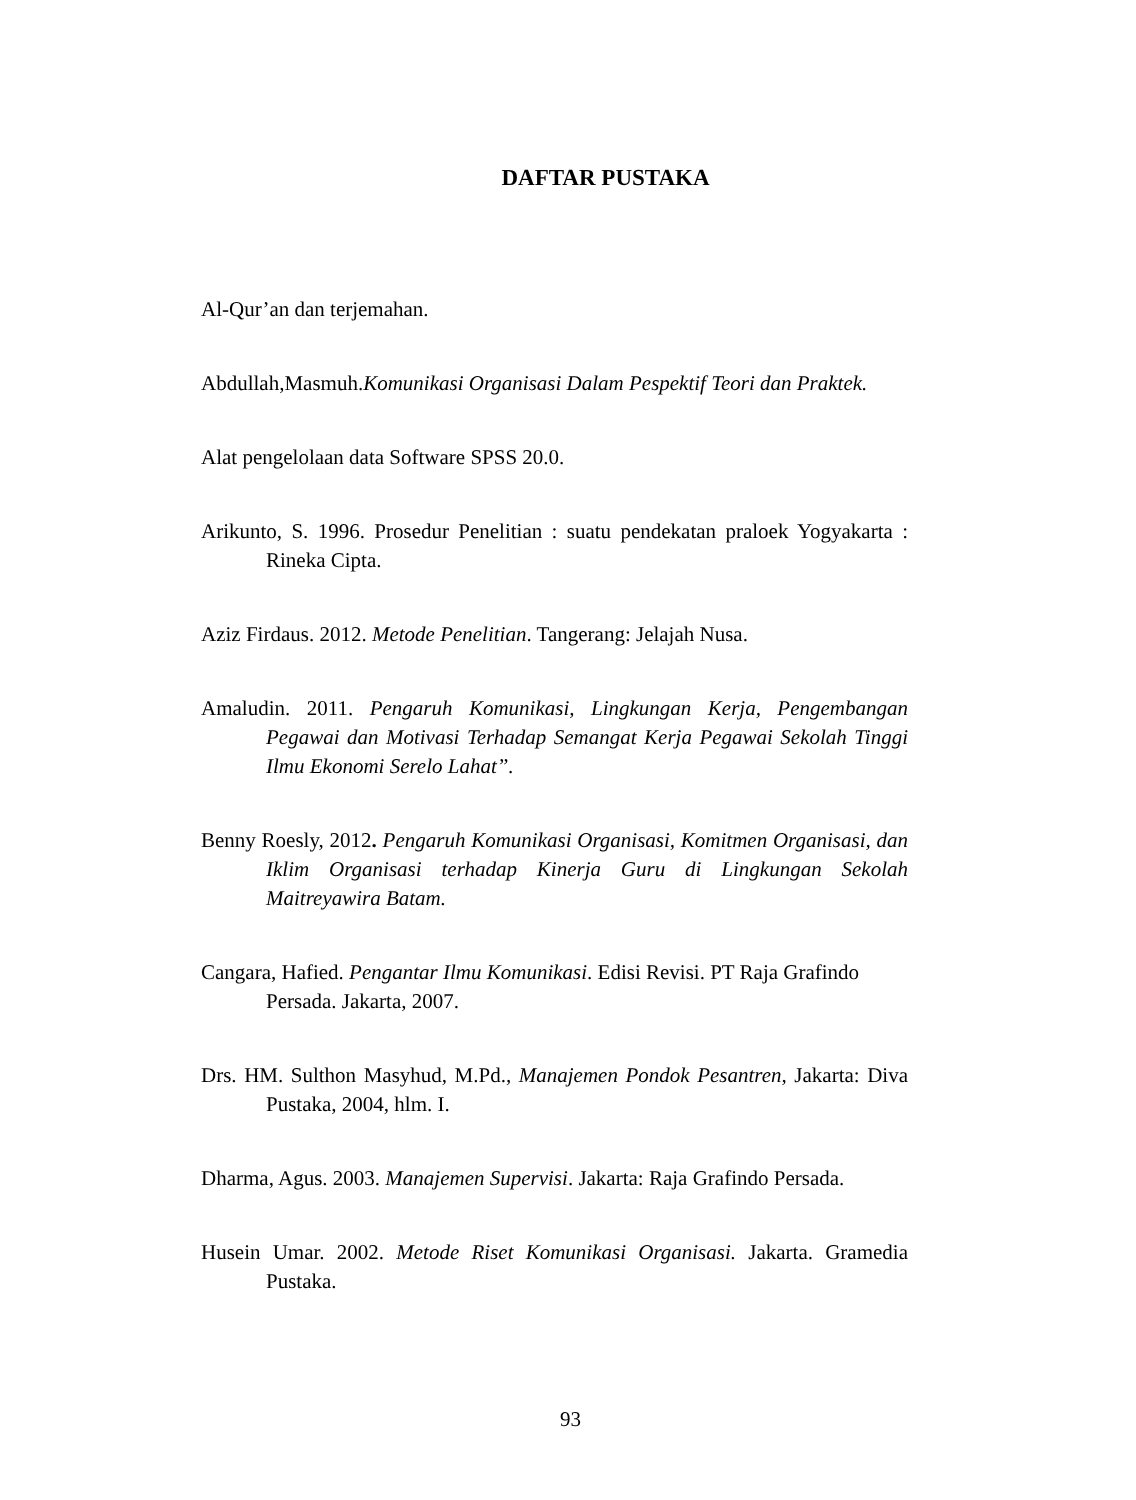DAFTAR PUSTAKA
Al-Qur’an dan terjemahan.
Abdullah,Masmuh.Komunikasi Organisasi Dalam Pespektif Teori dan Praktek.
Alat pengelolaan data Software SPSS 20.0.
Arikunto, S. 1996. Prosedur Penelitian : suatu pendekatan praloek Yogyakarta : Rineka Cipta.
Aziz Firdaus. 2012. Metode Penelitian. Tangerang: Jelajah Nusa.
Amaludin. 2011. Pengaruh Komunikasi, Lingkungan Kerja, Pengembangan Pegawai dan Motivasi Terhadap Semangat Kerja Pegawai Sekolah Tinggi Ilmu Ekonomi Serelo Lahat”.
Benny Roesly, 2012. Pengaruh Komunikasi Organisasi, Komitmen Organisasi, dan Iklim Organisasi terhadap Kinerja Guru di Lingkungan Sekolah Maitreyawira Batam.
Cangara, Hafied. Pengantar Ilmu Komunikasi. Edisi Revisi. PT Raja Grafindo Persada. Jakarta, 2007.
Drs. HM. Sulthon Masyhud, M.Pd., Manajemen Pondok Pesantren, Jakarta: Diva Pustaka, 2004, hlm. I.
Dharma, Agus. 2003. Manajemen Supervisi. Jakarta: Raja Grafindo Persada.
Husein Umar. 2002. Metode Riset Komunikasi Organisasi. Jakarta. Gramedia Pustaka.
93